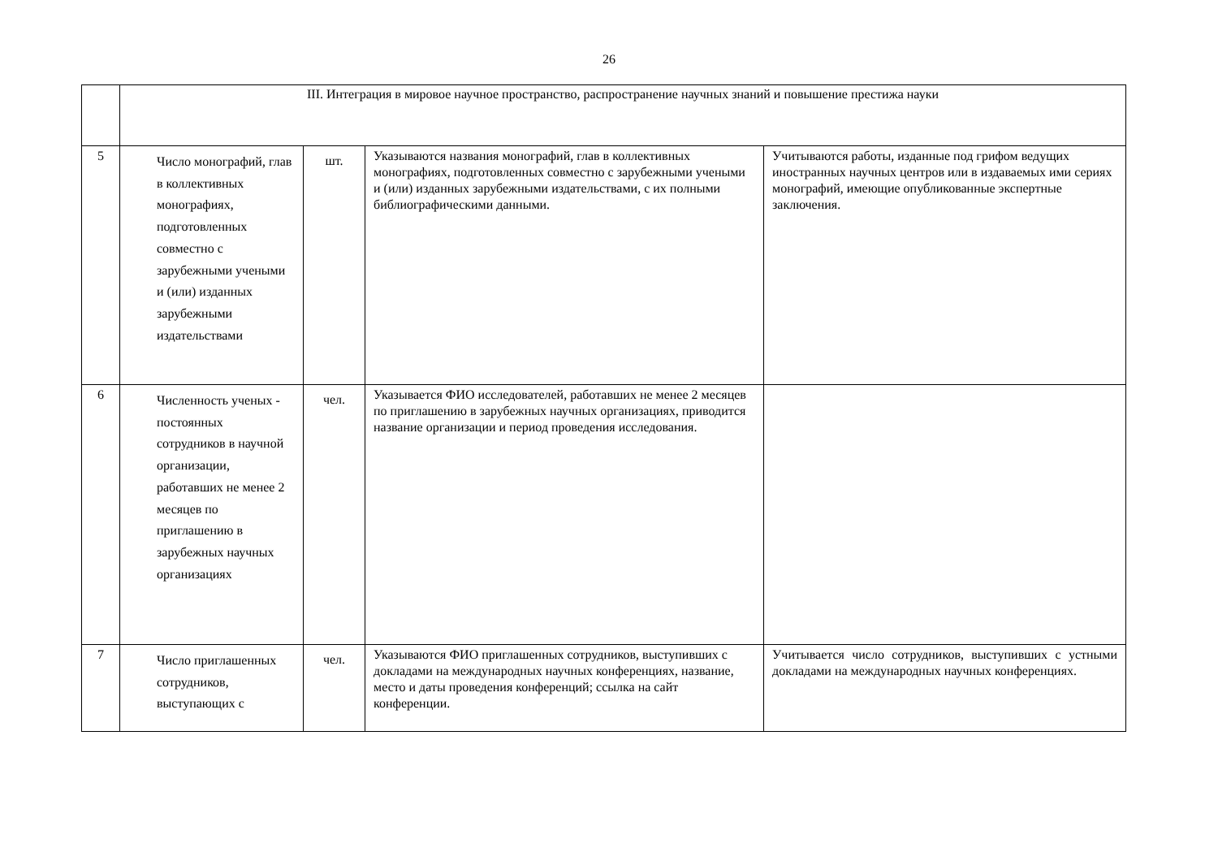26
| | III. Интеграция в мировое научное пространство, распространение научных знаний и повышение престижа науки | | | |
| 5 | Число монографий, глав в коллективных монографиях, подготовленных совместно с зарубежными учеными и (или) изданных зарубежными издательствами | шт. | Указываются названия монографий, глав в коллективных монографиях, подготовленных совместно с зарубежными учеными и (или) изданных зарубежными издательствами, с их полными библиографическими данными. | Учитываются работы, изданные под грифом ведущих иностранных научных центров или в издаваемых ими сериях монографий, имеющие опубликованные экспертные заключения. |
| 6 | Численность ученых - постоянных сотрудников в научной организации, работавших не менее 2 месяцев по приглашению в зарубежных научных организациях | чел. | Указывается ФИО исследователей, работавших не менее 2 месяцев по приглашению в зарубежных научных организациях, приводится название организации и период проведения исследования. | |
| 7 | Число приглашенных сотрудников, выступающих с | чел. | Указываются ФИО приглашенных сотрудников, выступивших с докладами на международных научных конференциях, название, место и даты проведения конференций; ссылка на сайт конференции. | Учитывается число сотрудников, выступивших с устными докладами на международных научных конференциях. |